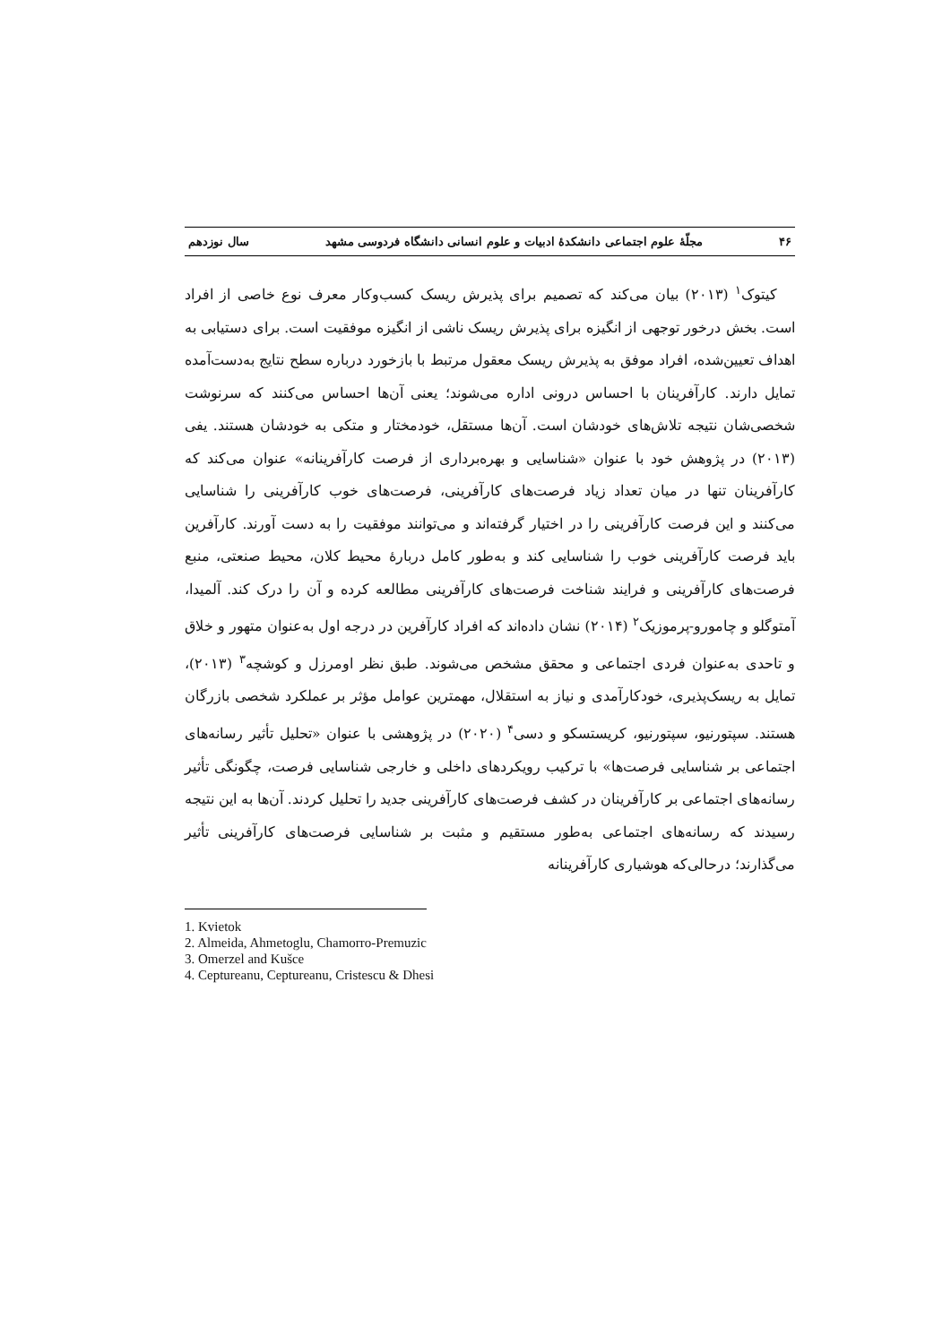۴۶ مجلّهٔ علوم اجتماعی دانشکدهٔ ادبیات و علوم انسانی دانشگاه فردوسی مشهد سال نوزدهم
کیتوک<sup>۱</sup> (۲۰۱۳) بیان می‌کند که تصمیم برای پذیرش ریسک کسب‌وکار معرف نوع خاصی از افراد است. بخش درخور توجهی از انگیزه برای پذیرش ریسک ناشی از انگیزه موفقیت است. برای دستیابی به اهداف تعیین‌شده، افراد موفق به پذیرش ریسک معقول مرتبط با بازخورد درباره سطح نتایج به‌دست‌آمده تمایل دارند. کارآفرینان با احساس درونی اداره می‌شوند؛ یعنی آن‌ها احساس می‌کنند که سرنوشت شخصی‌شان نتیجه تلاش‌های خودشان است. آن‌ها مستقل، خودمختار و متکی به خودشان هستند. یفی (۲۰۱۳) در پژوهش خود با عنوان «شناسایی و بهره‌برداری از فرصت کارآفرینانه» عنوان می‌کند که کارآفرینان تنها در میان تعداد زیاد فرصت‌های کارآفرینی، فرصت‌های خوب کارآفرینی را شناسایی می‌کنند و این فرصت کارآفرینی را در اختیار گرفته‌اند و می‌توانند موفقیت را به دست آورند. کارآفرین باید فرصت کارآفرینی خوب را شناسایی کند و به‌طور کامل دربارهٔ محیط کلان، محیط صنعتی، منبع فرصت‌های کارآفرینی و فرایند شناخت فرصت‌های کارآفرینی مطالعه کرده و آن را درک کند. آلمیدا، آمتوگلو و چامورو-پرموزیک<sup>۲</sup> (۲۰۱۴) نشان داده‌اند که افراد کارآفرین در درجه اول به‌عنوان متهور و خلاق و تاحدی به‌عنوان فردی اجتماعی و محقق مشخص می‌شوند. طبق نظر اومرزل و کوشچه<sup>۳</sup> (۲۰۱۳)، تمایل به ریسک‌پذیری، خودکارآمدی و نیاز به استقلال، مهمترین عوامل مؤثر بر عملکرد شخصی بازرگان هستند. سپتورنیو، سپتورنیو، کریستسکو و دسی<sup>۴</sup> (۲۰۲۰) در پژوهشی با عنوان «تحلیل تأثیر رسانه‌های اجتماعی بر شناسایی فرصت‌ها» با ترکیب رویکردهای داخلی و خارجی شناسایی فرصت، چگونگی تأثیر رسانه‌های اجتماعی بر کارآفرینان در کشف فرصت‌های کارآفرینی جدید را تحلیل کردند. آن‌ها به این نتیجه رسیدند که رسانه‌های اجتماعی به‌طور مستقیم و مثبت بر شناسایی فرصت‌های کارآفرینی تأثیر می‌گذارند؛ درحالی‌که هوشیاری کارآفرینانه
1. Kvietok
2. Almeida, Ahmetoglu, Chamorro-Premuzic
3. Omerzel and Kušce
4. Ceptureanu, Ceptureanu, Cristescu & Dhesi